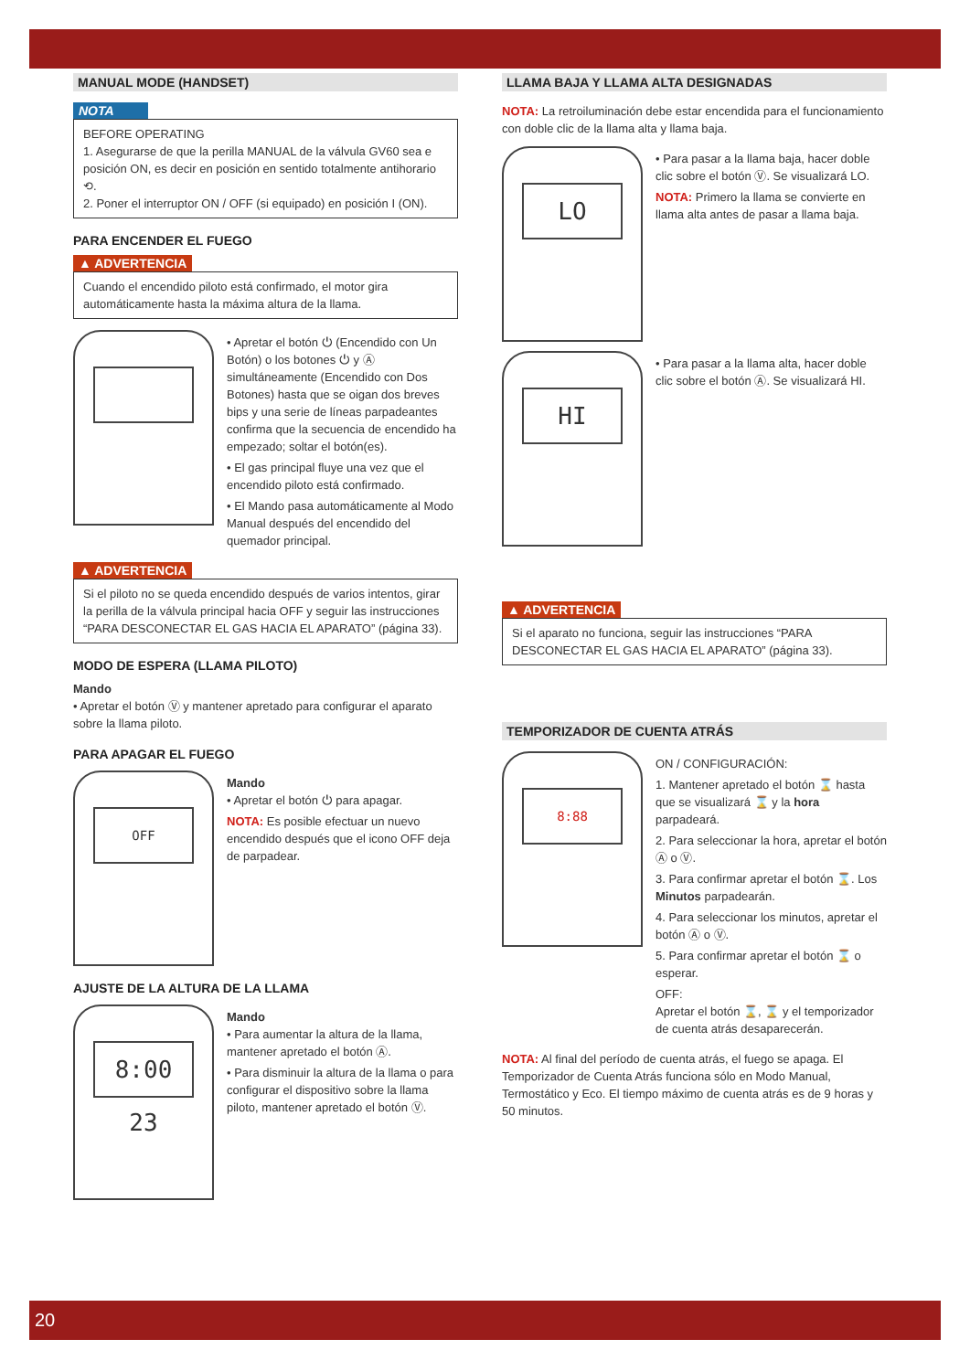MANUAL MODE (HANDSET)
NOTA
BEFORE OPERATING
1. Asegurarse de que la perilla MANUAL de la válvula GV60 sea e posición ON, es decir en posición en sentido totalmente antihorario ⟲.
2. Poner el interruptor ON / OFF (si equipado) en posición I (ON).
PARA ENCENDER EL FUEGO
▲ ADVERTENCIA
Cuando el encendido piloto está confirmado, el motor gira automáticamente hasta la máxima altura de la llama.
• Apretar el botón ⏻ (Encendido con Un Botón) o los botones ⏻ y Ⓐ simultáneamente (Encendido con Dos Botones) hasta que se oigan dos breves bips y una serie de líneas parpadeantes confirma que la secuencia de encendido ha empezado; soltar el botón(es).
• El gas principal fluye una vez que el encendido piloto está confirmado.
• El Mando pasa automáticamente al Modo Manual después del encendido del quemador principal.
▲ ADVERTENCIA
Si el piloto no se queda encendido después de varios intentos, girar la perilla de la válvula principal hacia OFF y seguir las instrucciones “PARA DESCONECTAR EL GAS HACIA EL APARATO” (página 33).
MODO DE ESPERA (LLAMA PILOTO)
Mando
• Apretar el botón Ⓥ y mantener apretado para configurar el aparato sobre la llama piloto.
PARA APAGAR EL FUEGO
OFF
Mando
• Apretar el botón ⏻ para apagar.
NOTA: Es posible efectuar un nuevo encendido después que el icono OFF deja de parpadear.
AJUSTE DE LA ALTURA DE LA LLAMA
8:00 23
Mando
• Para aumentar la altura de la llama, mantener apretado el botón Ⓐ.
• Para disminuir la altura de la llama o para configurar el dispositivo sobre la llama piloto, mantener apretado el botón Ⓥ.
LLAMA BAJA Y LLAMA ALTA DESIGNADAS
NOTA: La retroiluminación debe estar encendida para el funcionamiento con doble clic de la llama alta y llama baja.
LO
• Para pasar a la llama baja, hacer doble clic sobre el botón Ⓥ. Se visualizará LO.
NOTA: Primero la llama se convierte en llama alta antes de pasar a llama baja.
HI
• Para pasar a la llama alta, hacer doble clic sobre el botón Ⓐ. Se visualizará HI.
▲ ADVERTENCIA
Si el aparato no funciona, seguir las instrucciones “PARA DESCONECTAR EL GAS HACIA EL APARATO” (página 33).
TEMPORIZADOR DE CUENTA ATRÁS
8:88
ON / CONFIGURACIÓN:
1. Mantener apretado el botón ⌛ hasta que se visualizará ⌛ y la hora parpadeará.
2. Para seleccionar la hora, apretar el botón Ⓐ o Ⓥ.
3. Para confirmar apretar el botón ⌛. Los Minutos parpadearán.
4. Para seleccionar los minutos, apretar el botón Ⓐ o Ⓥ.
5. Para confirmar apretar el botón ⌛ o esperar.
OFF:
Apretar el botón ⌛, ⌛ y el temporizador de cuenta atrás desaparecerán.
NOTA: Al final del período de cuenta atrás, el fuego se apaga. El Temporizador de Cuenta Atrás funciona sólo en Modo Manual, Termostático y Eco. El tiempo máximo de cuenta atrás es de 9 horas y 50 minutos.
20